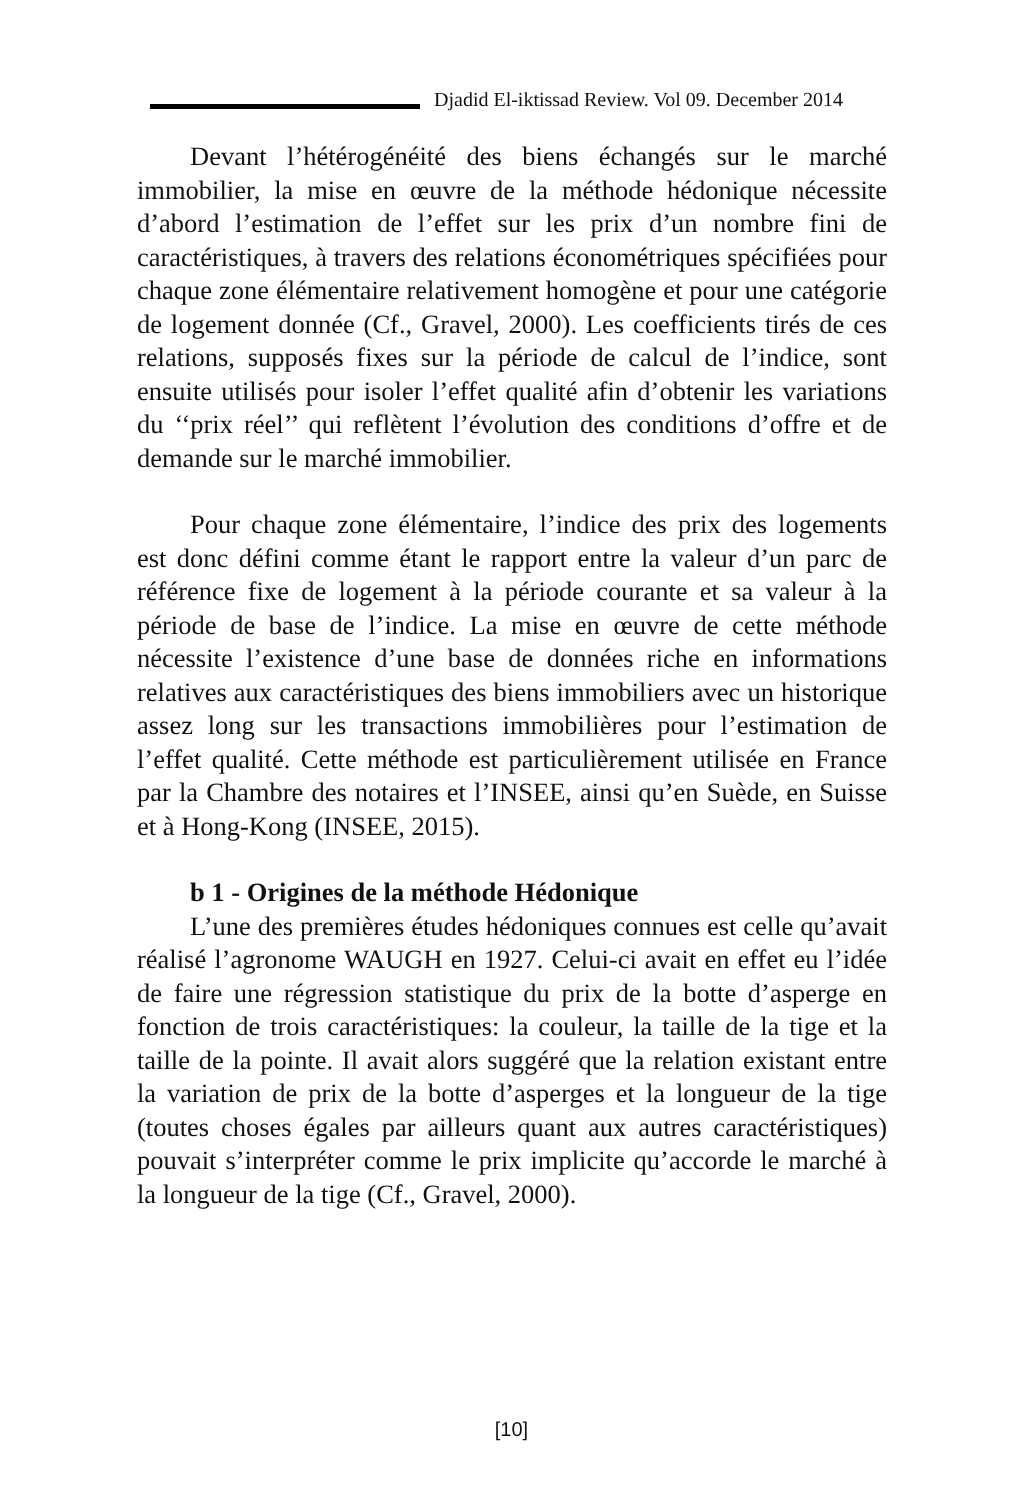Djadid El-iktissad Review. Vol 09. December 2014
Devant l’hétérogénéité des biens échangés sur le marché immobilier, la mise en œuvre de la méthode hédonique nécessite d’abord l’estimation de l’effet sur les prix d’un nombre fini de caractéristiques, à travers des relations économétriques spécifiées pour chaque zone élémentaire relativement homogène et pour une catégorie de logement donnée (Cf., Gravel, 2000). Les coefficients tirés de ces relations, supposés fixes sur la période de calcul de l’indice, sont ensuite utilisés pour isoler l’effet qualité afin d’obtenir les variations du ‘‘prix réel’’ qui reflètent l’évolution des conditions d’offre et de demande sur le marché immobilier.
Pour chaque zone élémentaire, l’indice des prix des logements est donc défini comme étant le rapport entre la valeur d’un parc de référence fixe de logement à la période courante et sa valeur à la période de base de l’indice. La mise en œuvre de cette méthode nécessite l’existence d’une base de données riche en informations relatives aux caractéristiques des biens immobiliers avec un historique assez long sur les transactions immobilières pour l’estimation de l’effet qualité. Cette méthode est particulièrement utilisée en France par la Chambre des notaires et l’INSEE, ainsi qu’en Suède, en Suisse et à Hong-Kong (INSEE, 2015).
b 1 - Origines de la méthode Hédonique
L’une des premières études hédoniques connues est celle qu’avait réalisé l’agronome WAUGH en 1927. Celui-ci avait en effet eu l’idée de faire une régression statistique du prix de la botte d’asperge en fonction de trois caractéristiques: la couleur, la taille de la tige et la taille de la pointe. Il avait alors suggéré que la relation existant entre la variation de prix de la botte d’asperges et la longueur de la tige (toutes choses égales par ailleurs quant aux autres caractéristiques) pouvait s’interpréter comme le prix implicite qu’accorde le marché à la longueur de la tige (Cf., Gravel, 2000).
[10]